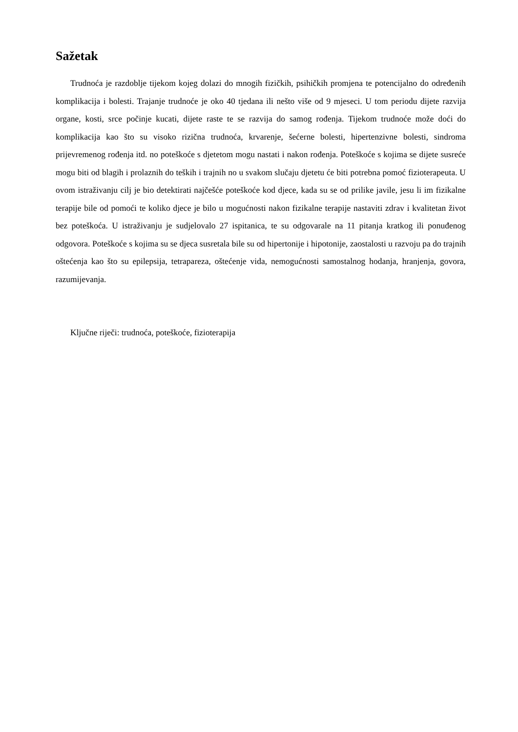Sažetak
Trudnoća je razdoblje tijekom kojeg dolazi do mnogih fizičkih, psihičkih promjena te potencijalno do određenih komplikacija i bolesti. Trajanje trudnoće je oko 40 tjedana ili nešto više od 9 mjeseci. U tom periodu dijete razvija organe, kosti, srce počinje kucati, dijete raste te se razvija do samog rođenja. Tijekom trudnoće može doći do komplikacija kao što su visoko rizična trudnoća, krvarenje, šećerne bolesti, hipertenzivne bolesti, sindroma prijevremenog rođenja itd. no poteškoće s djetetom mogu nastati i nakon rođenja. Poteškoće s kojima se dijete susreće mogu biti od blagih i prolaznih do teških i trajnih no u svakom slučaju djetetu će biti potrebna pomoć fizioterapeuta. U ovom istraživanju cilj je bio detektirati najčešće poteškoće kod djece, kada su se od prilike javile, jesu li im fizikalne terapije bile od pomoći te koliko djece je bilo u mogućnosti nakon fizikalne terapije nastaviti zdrav i kvalitetan život bez poteškoća. U istraživanju je sudjelovalo 27 ispitanica, te su odgovarale na 11 pitanja kratkog ili ponuđenog odgovora. Poteškoće s kojima su se djeca susretala bile su od hipertonije i hipotonije, zaostalosti u razvoju pa do trajnih oštećenja kao što su epilepsija, tetrapareza, oštećenje vida, nemogućnosti samostalnog hodanja, hranjenja, govora, razumijevanja.
Ključne riječi: trudnoća, poteškoće, fizioterapija